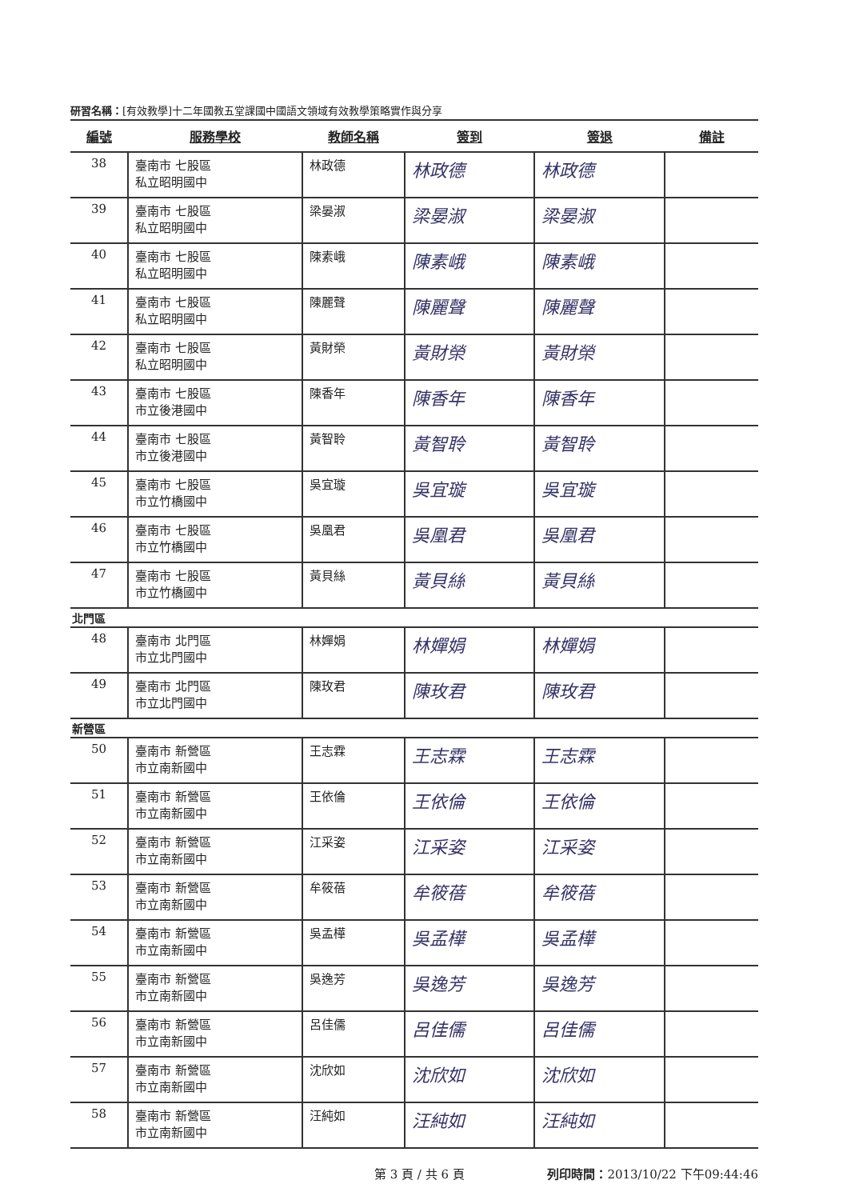研習名稱：[有效教學]十二年國教五堂課國中國語文領域有效教學策略實作與分享
| 編號 | 服務學校 | 教師名稱 | 簽到 | 簽退 | 備註 |
| --- | --- | --- | --- | --- | --- |
| 38 | 臺南市 七股區 私立昭明國中 | 林政德 | 林政德 | 林政德 | |
| 39 | 臺南市 七股區 私立昭明國中 | 梁晏淑 | 梁晏淑 | 梁晏淑 | |
| 40 | 臺南市 七股區 私立昭明國中 | 陳素峨 | 陳素峨 | 陳素峨 | |
| 41 | 臺南市 七股區 私立昭明國中 | 陳麗聲 | 陳麗聲 | 陳麗聲 | |
| 42 | 臺南市 七股區 私立昭明國中 | 黃財榮 | 黃財榮 | 黃財榮 | |
| 43 | 臺南市 七股區 市立後港國中 | 陳香年 | 陳香年 | 陳香年 | |
| 44 | 臺南市 七股區 市立後港國中 | 黃智聆 | 黃智聆 | 黃智聆 | |
| 45 | 臺南市 七股區 市立竹橋國中 | 吳宜璇 | 吳宜璇 | 吳宜璇 | |
| 46 | 臺南市 七股區 市立竹橋國中 | 吳凰君 | 吳凰君 | 吳凰君 | |
| 47 | 臺南市 七股區 市立竹橋國中 | 黃貝絲 | 黃貝絲 | 黃貝絲 | |
| 北門區 | | | | | |
| 48 | 臺南市 北門區 市立北門國中 | 林嬋娟 | 林嬋娟 | 林嬋娟 | |
| 49 | 臺南市 北門區 市立北門國中 | 陳玫君 | 陳玫君 | 陳玫君 | |
| 新營區 | | | | | |
| 50 | 臺南市 新營區 市立南新國中 | 王志霖 | 王志霖 | 王志霖 | |
| 51 | 臺南市 新營區 市立南新國中 | 王依倫 | 王依倫 | 王依倫 | |
| 52 | 臺南市 新營區 市立南新國中 | 江采姿 | 江采姿 | 江采姿 | |
| 53 | 臺南市 新營區 市立南新國中 | 牟筱蓓 | 牟筱蓓 | 牟筱蓓 | |
| 54 | 臺南市 新營區 市立南新國中 | 吳孟樺 | 吳孟樺 | 吳孟樺 | |
| 55 | 臺南市 新營區 市立南新國中 | 吳逸芳 | 吳逸芳 | 吳逸芳 | |
| 56 | 臺南市 新營區 市立南新國中 | 呂佳儒 | 呂佳儒 | 呂佳儒 | |
| 57 | 臺南市 新營區 市立南新國中 | 沈欣如 | 沈欣如 | 沈欣如 | |
| 58 | 臺南市 新營區 市立南新國中 | 汪純如 | 汪純如 | 汪純如 | |
第 3 頁 / 共 6 頁 列印時間：2013/10/22 下午09:44:46